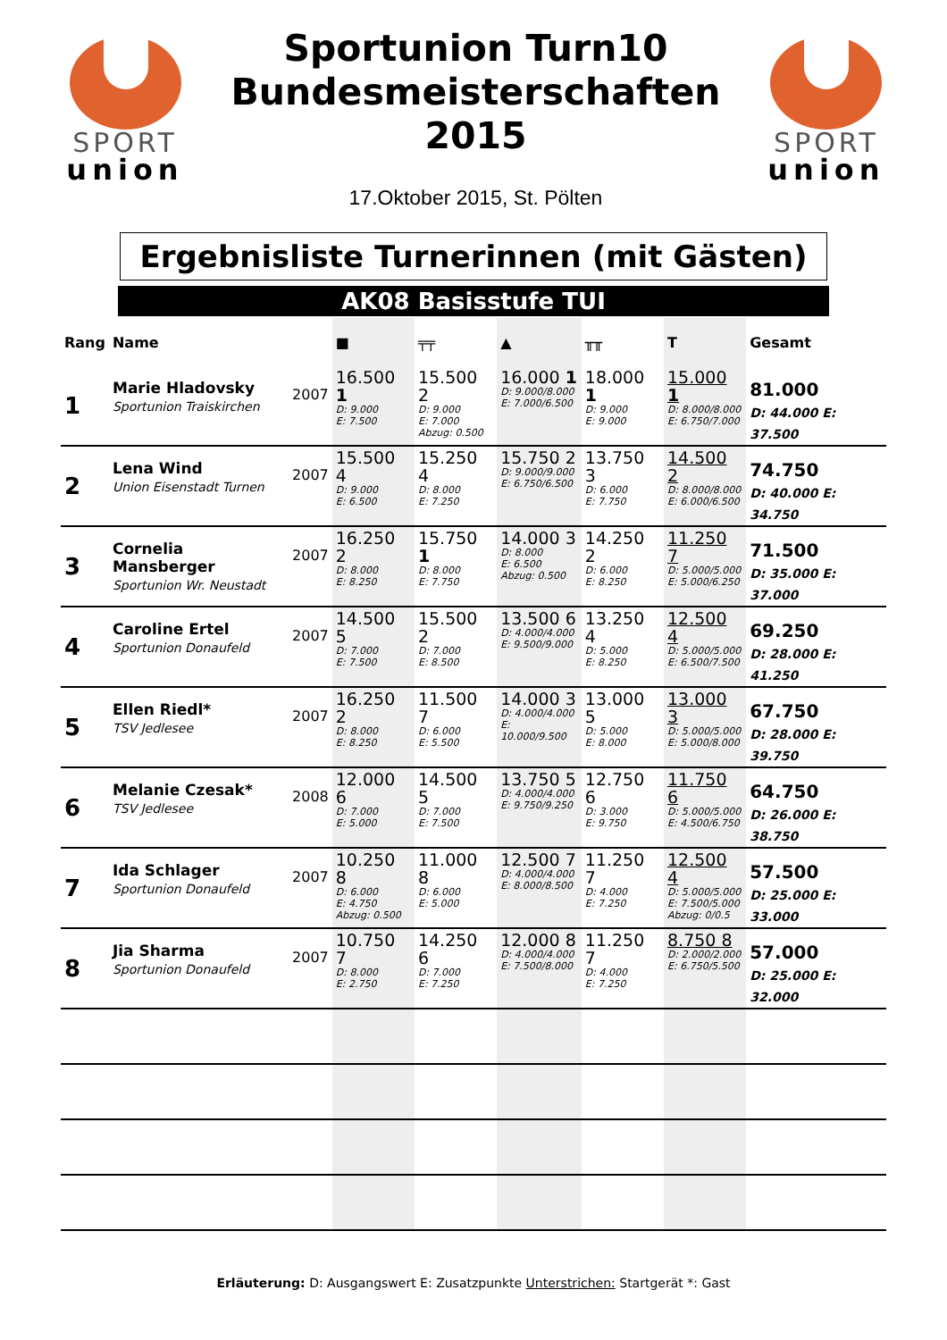SPORT
union
Sportunion Turn10
Bundesmeisterschaften
2015
17.Oktober 2015, St. Pölten
SPORT
union
Ergebnisliste Turnerinnen (mit Gästen)
AK08 Basisstufe TUI
| Rang | Name | | ■ | ╤╤ | ▲ | ╥╥ | T | Gesamt |
| --- | --- | --- | --- | --- | --- | --- | --- | --- |
| 1 | Marie Hladovsky Sportunion Traiskirchen | 2007 | 16.500 1 D: 9.000 E: 7.500 | 15.500 2 D: 9.000 E: 7.000 Abzug: 0.500 | 16.000 1 D: 9.000/8.000 E: 7.000/6.500 | 18.000 1 D: 9.000 E: 9.000 | 15.000 1 D: 8.000/8.000 E: 6.750/7.000 | 81.000 D: 44.000 E: 37.500 |
| 2 | Lena Wind Union Eisenstadt Turnen | 2007 | 15.500 4 D: 9.000 E: 6.500 | 15.250 4 D: 8.000 E: 7.250 | 15.750 2 D: 9.000/9.000 E: 6.750/6.500 | 13.750 3 D: 6.000 E: 7.750 | 14.500 2 D: 8.000/8.000 E: 6.000/6.500 | 74.750 D: 40.000 E: 34.750 |
| 3 | Cornelia Mansberger Sportunion Wr. Neustadt | 2007 | 16.250 2 D: 8.000 E: 8.250 | 15.750 1 D: 8.000 E: 7.750 | 14.000 3 D: 8.000 E: 6.500 Abzug: 0.500 | 14.250 2 D: 6.000 E: 8.250 | 11.250 7 D: 5.000/5.000 E: 5.000/6.250 | 71.500 D: 35.000 E: 37.000 |
| 4 | Caroline Ertel Sportunion Donaufeld | 2007 | 14.500 5 D: 7.000 E: 7.500 | 15.500 2 D: 7.000 E: 8.500 | 13.500 6 D: 4.000/4.000 E: 9.500/9.000 | 13.250 4 D: 5.000 E: 8.250 | 12.500 4 D: 5.000/5.000 E: 6.500/7.500 | 69.250 D: 28.000 E: 41.250 |
| 5 | Ellen Riedl* TSV Jedlesee | 2007 | 16.250 2 D: 8.000 E: 8.250 | 11.500 7 D: 6.000 E: 5.500 | 14.000 3 D: 4.000/4.000 E: 10.000/9.500 | 13.000 5 D: 5.000 E: 8.000 | 13.000 3 D: 5.000/5.000 E: 5.000/8.000 | 67.750 D: 28.000 E: 39.750 |
| 6 | Melanie Czesak* TSV Jedlesee | 2008 | 12.000 6 D: 7.000 E: 5.000 | 14.500 5 D: 7.000 E: 7.500 | 13.750 5 D: 4.000/4.000 E: 9.750/9.250 | 12.750 6 D: 3.000 E: 9.750 | 11.750 6 D: 5.000/5.000 E: 4.500/6.750 | 64.750 D: 26.000 E: 38.750 |
| 7 | Ida Schlager Sportunion Donaufeld | 2007 | 10.250 8 D: 6.000 E: 4.750 Abzug: 0.500 | 11.000 8 D: 6.000 E: 5.000 | 12.500 7 D: 4.000/4.000 E: 8.000/8.500 | 11.250 7 D: 4.000 E: 7.250 | 12.500 4 D: 5.000/5.000 E: 7.500/5.000 Abzug: 0/0.5 | 57.500 D: 25.000 E: 33.000 |
| 8 | Jia Sharma Sportunion Donaufeld | 2007 | 10.750 7 D: 8.000 E: 2.750 | 14.250 6 D: 7.000 E: 7.250 | 12.000 8 D: 4.000/4.000 E: 7.500/8.000 | 11.250 7 D: 4.000 E: 7.250 | 8.750 8 D: 2.000/2.000 E: 6.750/5.500 | 57.000 D: 25.000 E: 32.000 |
Erläuterung: D: Ausgangswert E: Zusatzpunkte Unterstrichen: Startgerät *: Gast